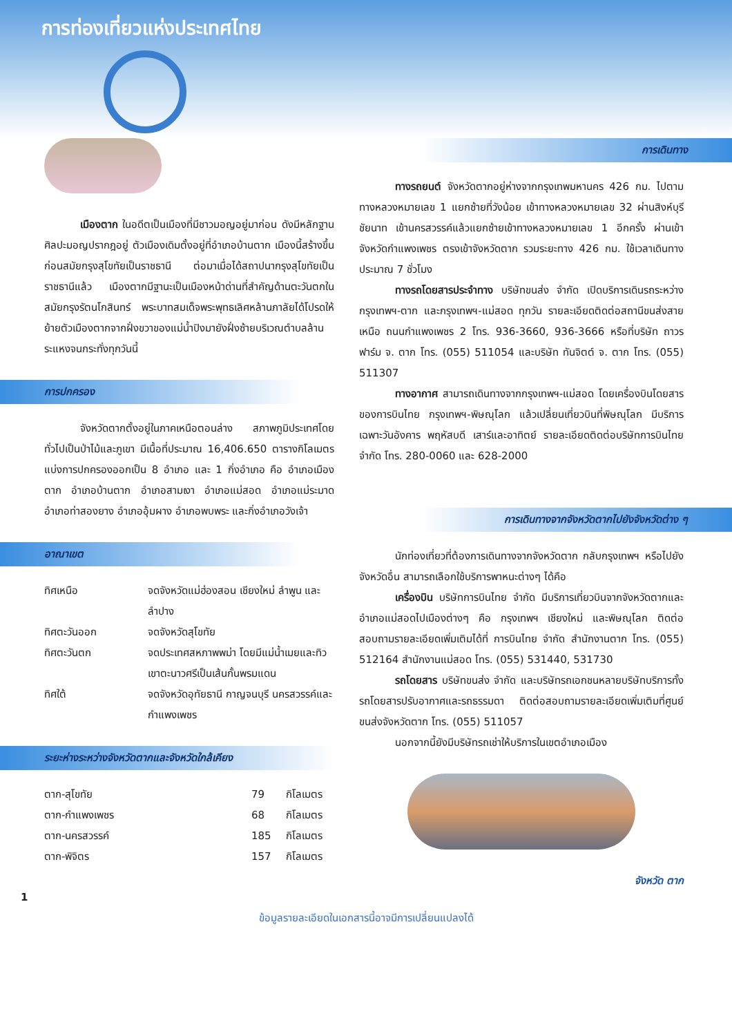การท่องเที่ยวแห่งประเทศไทย
เมืองตาก ในอดีตเป็นเมืองที่มีชาวมอญอยู่มาก่อน ดังมีหลักฐานศิลปะมอญปรากฎอยู่ ตัวเมืองเดิมตั้งอยู่ที่อำเภอบ้านตาก เมืองนี้สร้างขึ้นก่อนสมัยกรุงสุโขทัยเป็นราชธานี ต่อมาเมื่อได้สถาปนากรุงสุโขทัยเป็นราชธานีแล้ว เมืองตากมีฐานะเป็นเมืองหน้าด่านที่สำคัญด้านตะวันตกในสมัยกรุงรัตนโกสินทร์ พระบาทสมเด็จพระพุทธเลิศหล้านภาลัยได้โปรดให้ย้ายตัวเมืองตากจากฝั่งขวาของแม่น้ำปิงมายังฝั่งซ้ายบริเวณตำบลล้านระแหงจนกระทั่งทุกวันนี้
การปกครอง
จังหวัดตากตั้งอยู่ในภาคเหนือตอนล่าง สภาพภูมิประเทศโดยทั่วไปเป็นป่าไม้และภูเขา มีเนื้อที่ประมาณ 16,406.650 ตารางกิโลเมตร แบ่งการปกครองออกเป็น 8 อำเภอ และ 1 กิ่งอำเภอ คือ อำเภอเมืองตาก อำเภอบ้านตาก อำเภอสามเงา อำเภอแม่สอด อำเภอแม่ระมาด อำเภอท่าสองยาง อำเภออุ้มผาง อำเภอพบพระ และกิ่งอำเภอวังเจ้า
อาณาเขต
| ทิศเหนือ | จดจังหวัดแม่ฮ่องสอน เชียงใหม่ ลำพูน และลำปาง |
| ทิศตะวันออก | จดจังหวัดสุโขทัย |
| ทิศตะวันตก | จดประเทศสหภาพพม่า โดยมีแม่น้ำเมยและทิวเขาตะนาวศรีเป็นเส้นกั้นพรมแดน |
| ทิศใต้ | จดจังหวัดอุทัยธานี กาญจนบุรี นครสวรรค์และกำแพงเพชร |
ระยะห่างระหว่างจังหวัดตากและจังหวัดใกล้เคียง
| ตาก-สุโขทัย | 79 | กิโลเมตร |
| ตาก-กำแพงเพชร | 68 | กิโลเมตร |
| ตาก-นครสวรรค์ | 185 | กิโลเมตร |
| ตาก-พิจิตร | 157 | กิโลเมตร |
การเดินทาง
ทางรถยนต์ จังหวัดตากอยู่ห่างจากกรุงเทพมหานคร 426 กม. ไปตามทางหลวงหมายเลข 1 แยกซ้ายที่วังน้อย เข้าทางหลวงหมายเลข 32 ผ่านสิงห์บุรี ชัยนาท เข้านครสวรรค์แล้วแยกซ้ายเข้าทางหลวงหมายเลข 1 อีกครั้ง ผ่านเข้าจังหวัดกำแพงเพชร ตรงเข้าจังหวัดตาก รวมระยะทาง 426 กม. ใช้เวลาเดินทางประมาณ 7 ชั่วโมง
ทางรถโดยสารประจำทาง บริษัทขนส่ง จำกัด เปิดบริการเดินรถระหว่างกรุงเทพฯ-ตาก และกรุงเทพฯ-แม่สอด ทุกวัน รายละเอียดติดต่อสถานีขนส่งสายเหนือ ถนนกำแพงเพชร 2 โทร. 936-3660, 936-3666 หรือที่บริษัท ถาวรฟาร์ม จ. ตาก โทร. (055) 511054 และบริษัท ทันจิตต์ จ. ตาก โทร. (055) 511307
ทางอากาศ สามารถเดินทางจากกรุงเทพฯ-แม่สอด โดยเครื่องบินโดยสารของการบินไทย กรุงเทพฯ-พิษณุโลก แล้วเปลี่ยนเที่ยวบินที่พิษณุโลก มีบริการเฉพาะวันอังคาร พฤหัสบดี เสาร์และอาทิตย์ รายละเอียดติดต่อบริษัทการบินไทย จำกัด โทร. 280-0060 และ 628-2000
การเดินทางจากจังหวัดตากไปยังจังหวัดต่าง ๆ
นักท่องเที่ยวที่ต้องการเดินทางจากจังหวัดตาก กลับกรุงเทพฯ หรือไปยังจังหวัดอื่น สามารถเลือกใช้บริการพาหนะต่างๆ ได้คือ
เครื่องบิน บริษัทการบินไทย จำกัด มีบริการเที่ยวบินจากจังหวัดตากและอำเภอแม่สอดไปเมืองต่างๆ คือ กรุงเทพฯ เชียงใหม่ และพิษณุโลก ติดต่อสอบถามรายละเอียดเพิ่มเติมได้ที่ การบินไทย จำกัด สำนักงานตาก โทร. (055) 512164 สำนักงานแม่สอด โทร. (055) 531440, 531730
รถโดยสาร บริษัทขนส่ง จำกัด และบริษัทรถเอกชนหลายบริษัทบริการทั้งรถโดยสารปรับอากาศและรถธรรมดา ติดต่อสอบถามรายละเอียดเพิ่มเติมที่ศูนย์ขนส่งจังหวัดตาก โทร. (055) 511057
นอกจากนี้ยังมีบริษัทรถเช่าให้บริการในเขตอำเภอเมือง
จังหวัด ตาก
1
ข้อมูลรายละเอียดในเอกสารนี้อาจมีการเปลี่ยนแปลงได้